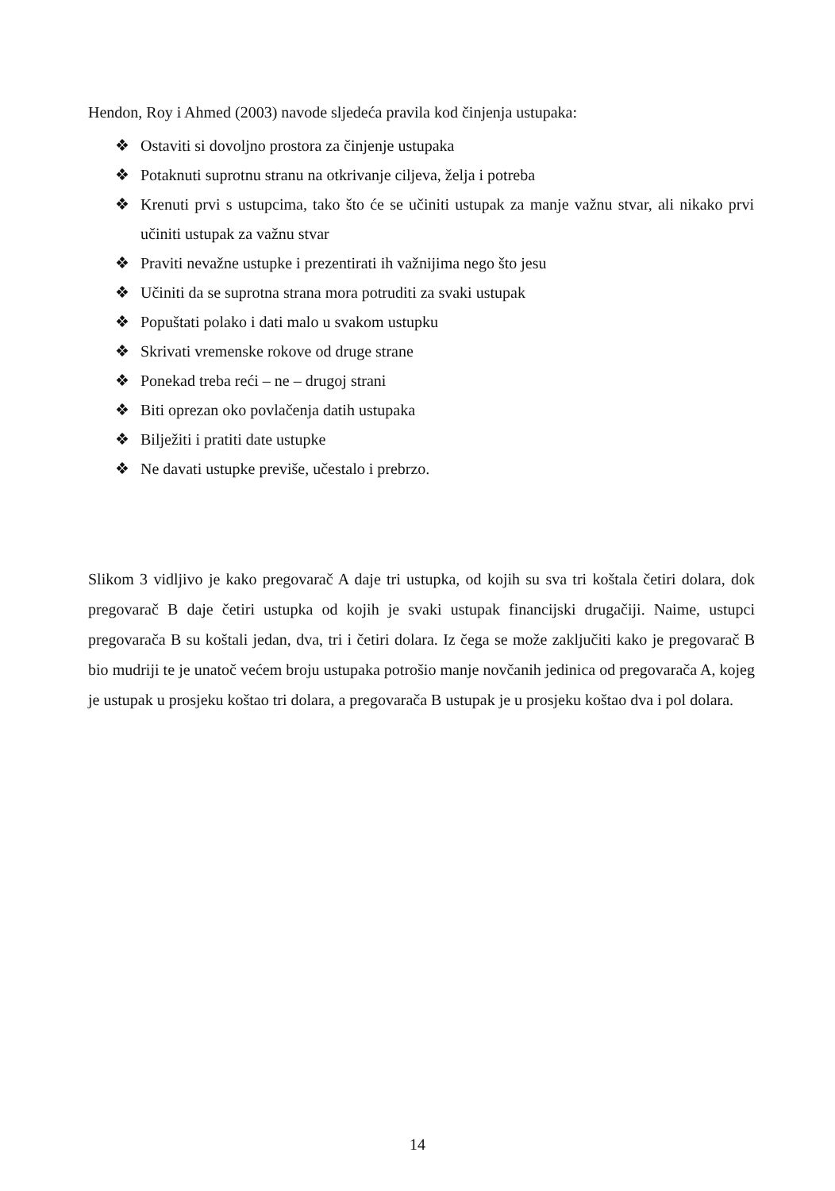Hendon, Roy i Ahmed (2003) navode sljedeća pravila kod činjenja ustupaka:
❖ Ostaviti si dovoljno prostora za činjenje ustupaka
❖ Potaknuti suprotnu stranu na otkrivanje ciljeva, želja i potreba
❖ Krenuti prvi s ustupcima, tako što će se učiniti ustupak za manje važnu stvar, ali nikako prvi učiniti ustupak za važnu stvar
❖ Praviti nevažne ustupke i prezentirati ih važnijima nego što jesu
❖ Učiniti da se suprotna strana mora potruditi za svaki ustupak
❖ Popuštati polako i dati malo u svakom ustupku
❖ Skrivati vremenske rokove od druge strane
❖ Ponekad treba reći – ne – drugoj strani
❖ Biti oprezan oko povlačenja datih ustupaka
❖ Bilježiti i pratiti date ustupke
❖ Ne davati ustupke previše, učestalo i prebrzo.
Slikom 3 vidljivo je kako pregovarač A daje tri ustupka, od kojih su sva tri koštala četiri dolara, dok pregovarač B daje četiri ustupka od kojih je svaki ustupak financijski drugačiji. Naime, ustupci pregovarača B su koštali jedan, dva, tri i četiri dolara. Iz čega se može zaključiti kako je pregovarač B bio mudriji te je unatoč većem broju ustupaka potrošio manje novčanih jedinica od pregovarača A, kojeg je ustupak u prosjeku koštao tri dolara, a pregovarača B ustupak je u prosjeku koštao dva i pol dolara.
14